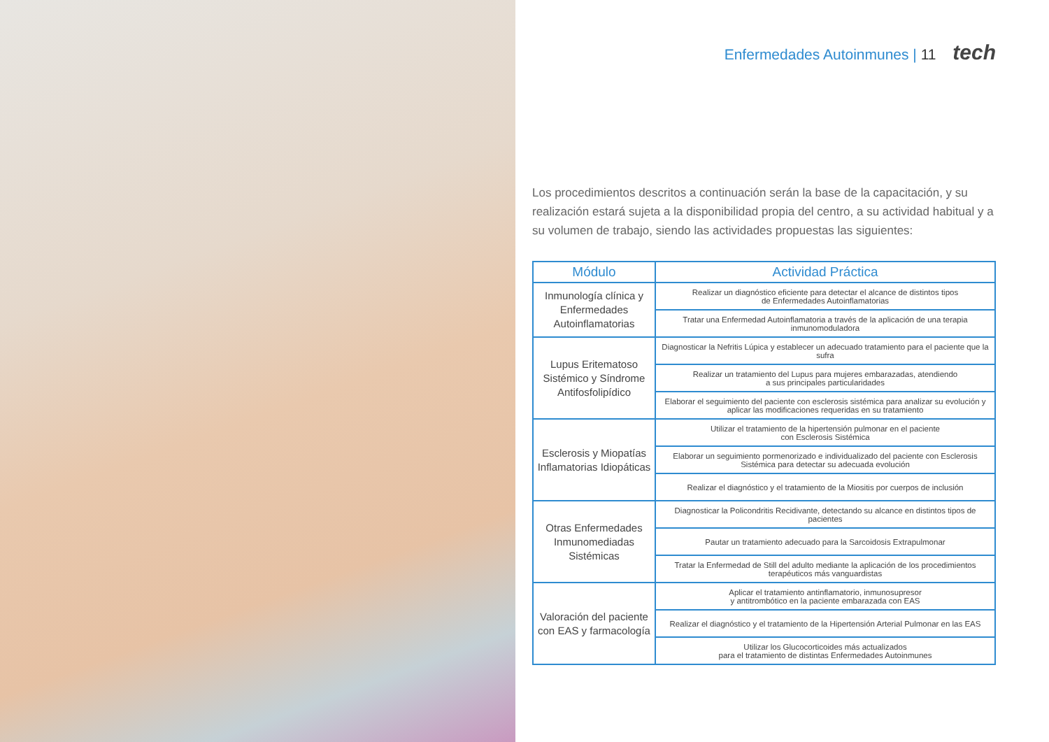Enfermedades Autoinmunes | 11 tech
Los procedimientos descritos a continuación serán la base de la capacitación, y su realización estará sujeta a la disponibilidad propia del centro, a su actividad habitual y a su volumen de trabajo, siendo las actividades propuestas las siguientes:
| Módulo | Actividad Práctica |
| --- | --- |
| Inmunología clínica y Enfermedades Autoinflamatorias | Realizar un diagnóstico eficiente para detectar el alcance de distintos tipos de Enfermedades Autoinflamatorias |
| | Tratar una Enfermedad Autoinflamatoria a través de la aplicación de una terapia inmunomoduladora |
| Lupus Eritematoso Sistémico y Síndrome Antifosfolipídico | Diagnosticar la Nefritis Lúpica y establecer un adecuado tratamiento para el paciente que la sufra |
| | Realizar un tratamiento del Lupus para mujeres embarazadas, atendiendo a sus principales particularidades |
| | Elaborar el seguimiento del paciente con esclerosis sistémica para analizar su evolución y aplicar las modificaciones requeridas en su tratamiento |
| Esclerosis y Miopatías Inflamatorias Idiopáticas | Utilizar el tratamiento de la hipertensión pulmonar en el paciente con Esclerosis Sistémica |
| | Elaborar un seguimiento pormenorizado e individualizado del paciente con Esclerosis Sistémica para detectar su adecuada evolución |
| | Realizar el diagnóstico y el tratamiento de la Miositis por cuerpos de inclusión |
| Otras Enfermedades Inmunomediadas Sistémicas | Diagnosticar la Policondritis Recidivante, detectando su alcance en distintos tipos de pacientes |
| | Pautar un tratamiento adecuado para la Sarcoidosis Extrapulmonar |
| | Tratar la Enfermedad de Still del adulto mediante la aplicación de los procedimientos terapéuticos más vanguardistas |
| Valoración del paciente con EAS y farmacología | Aplicar el tratamiento antinflamatorio, inmunosupresor y antitrombótico en la paciente embarazada con EAS |
| | Realizar el diagnóstico y el tratamiento de la Hipertensión Arterial Pulmonar en las EAS |
| | Utilizar los Glucocorticoides más actualizados para el tratamiento de distintas Enfermedades Autoinmunes |